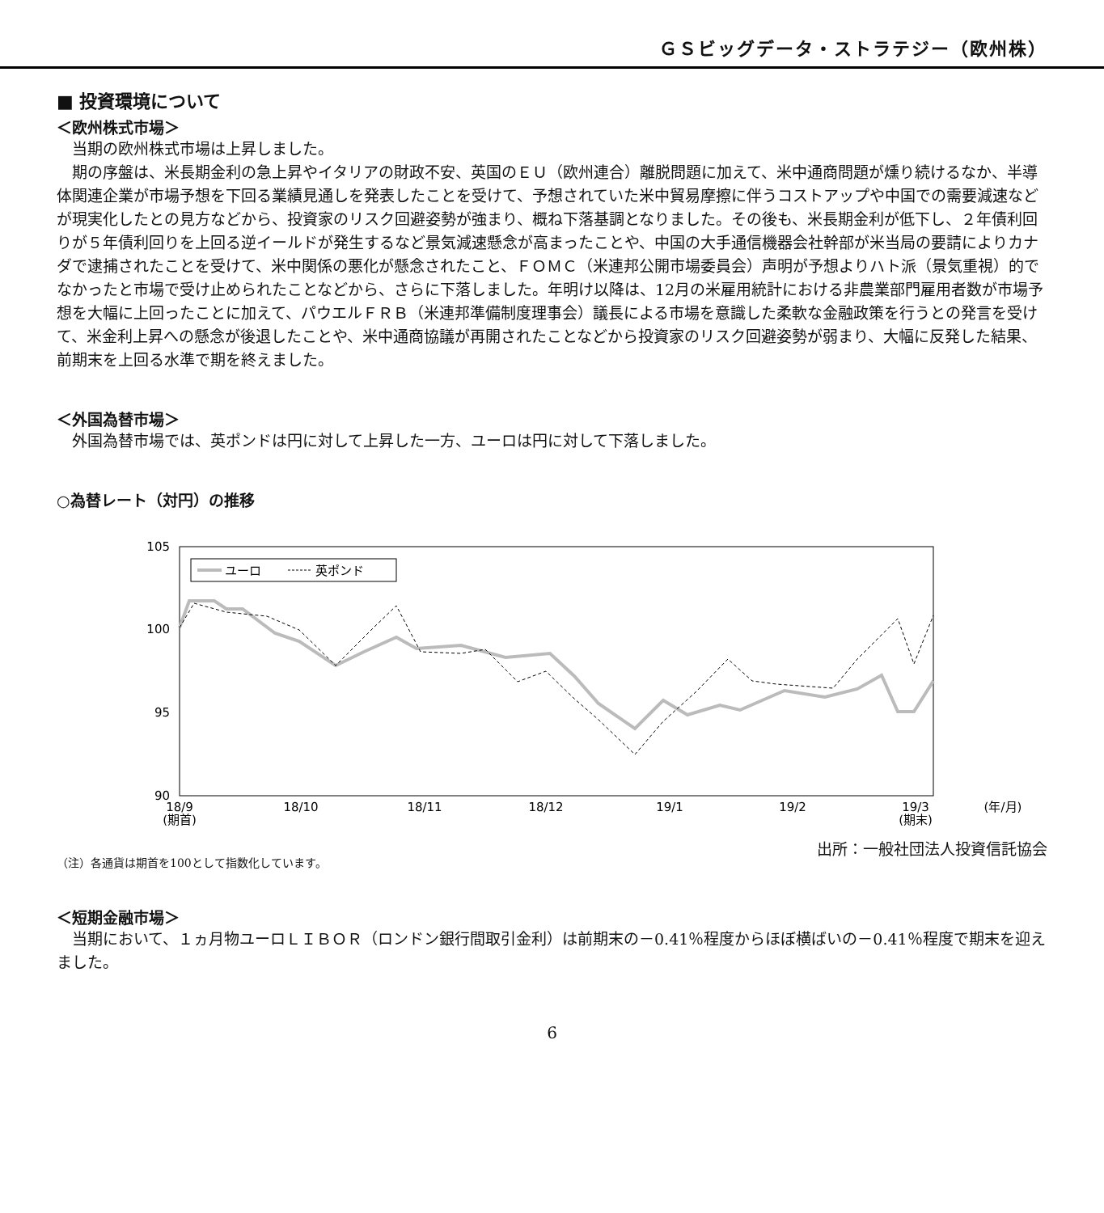ＧＳビッグデータ・ストラテジー（欧州株）
■ 投資環境について
＜欧州株式市場＞
当期の欧州株式市場は上昇しました。
期の序盤は、米長期金利の急上昇やイタリアの財政不安、英国のＥＵ（欧州連合）離脱問題に加えて、米中通商問題が燻り続けるなか、半導体関連企業が市場予想を下回る業績見通しを発表したことを受けて、予想されていた米中貿易摩擦に伴うコストアップや中国での需要減速などが現実化したとの見方などから、投資家のリスク回避姿勢が強まり、概ね下落基調となりました。その後も、米長期金利が低下し、２年債利回りが５年債利回りを上回る逆イールドが発生するなど景気減速懸念が高まったことや、中国の大手通信機器会社幹部が米当局の要請によりカナダで逮捕されたことを受けて、米中関係の悪化が懸念されたこと、ＦＯＭＣ（米連邦公開市場委員会）声明が予想よりハト派（景気重視）的でなかったと市場で受け止められたことなどから、さらに下落しました。年明け以降は、12月の米雇用統計における非農業部門雇用者数が市場予想を大幅に上回ったことに加えて、パウエルＦＲＢ（米連邦準備制度理事会）議長による市場を意識した柔軟な金融政策を行うとの発言を受けて、米金利上昇への懸念が後退したことや、米中通商協議が再開されたことなどから投資家のリスク回避姿勢が弱まり、大幅に反発した結果、前期末を上回る水準で期を終えました。
＜外国為替市場＞
外国為替市場では、英ポンドは円に対して上昇した一方、ユーロは円に対して下落しました。
○為替レート（対円）の推移
105
100
95
90
ユーロ
英ポンド
18/9
(期首)
18/10
18/11
18/12
19/1
19/2
19/3
(期末)
(年/月)
出所：一般社団法人投資信託協会
（注）各通貨は期首を100として指数化しています。
＜短期金融市場＞
当期において、１ヵ月物ユーロＬＩＢＯＲ（ロンドン銀行間取引金利）は前期末の－0.41％程度からほぼ横ばいの－0.41％程度で期末を迎えました。
6